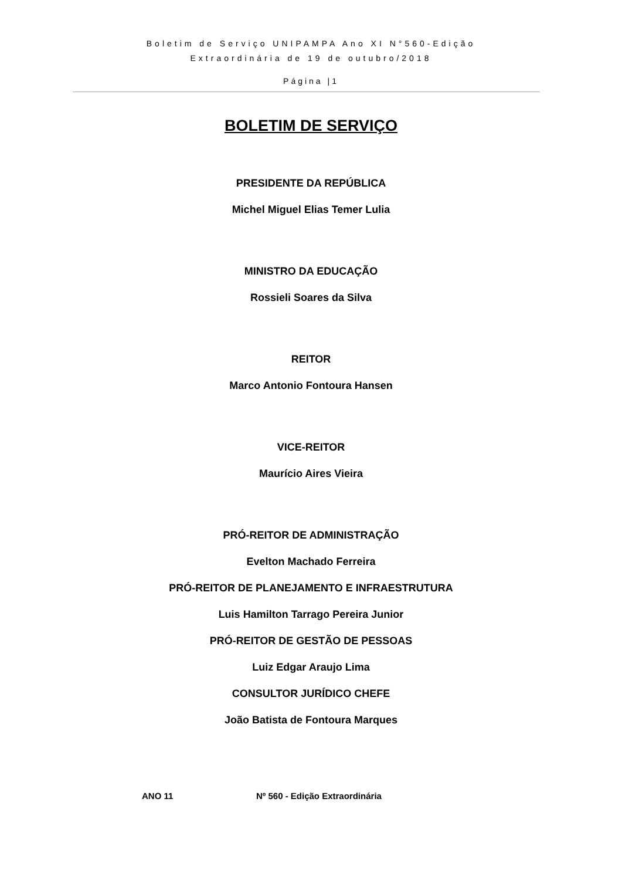Boletim de Serviço UNIPAMPA Ano XI N°560-Edição
Extraordinária de 19 de outubro/2018
Página |1
BOLETIM DE SERVIÇO
PRESIDENTE DA REPÚBLICA
Michel Miguel Elias Temer Lulia
MINISTRO DA EDUCAÇÃO
Rossieli Soares da Silva
REITOR
Marco Antonio Fontoura Hansen
VICE-REITOR
Maurício Aires Vieira
PRÓ-REITOR DE ADMINISTRAÇÃO
Evelton Machado Ferreira
PRÓ-REITOR DE PLANEJAMENTO E INFRAESTRUTURA
Luis Hamilton Tarrago Pereira Junior
PRÓ-REITOR DE GESTÃO DE PESSOAS
Luiz Edgar Araujo Lima
CONSULTOR JURÍDICO CHEFE
João Batista de Fontoura Marques
ANO 11 Nº 560 - Edição Extraordinária